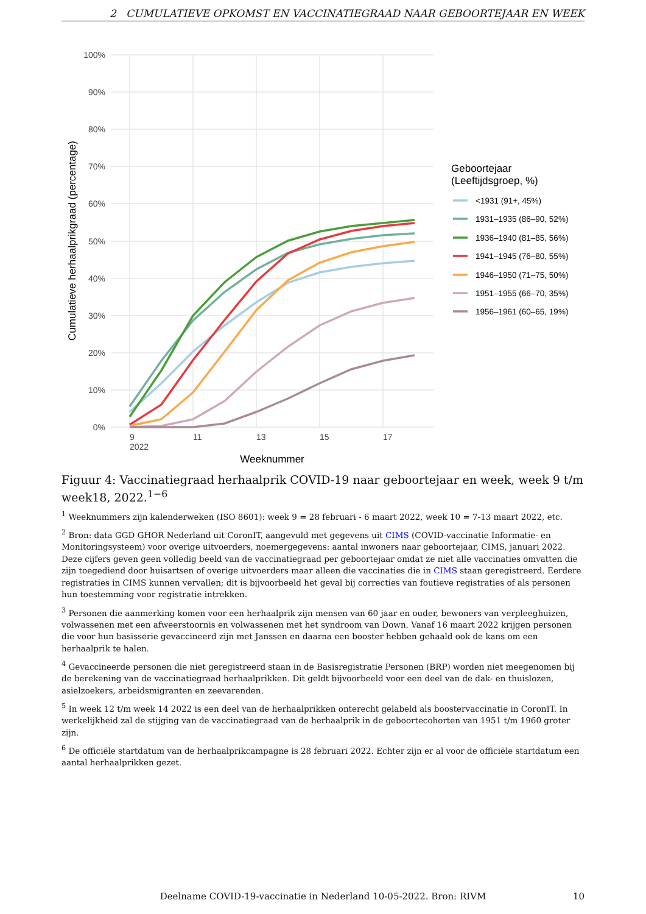2 CUMULATIEVE OPKOMST EN VACCINATIEGRAAD NAAR GEBOORTEJAAR EN WEEK
100%
90%
80%
70%
60%
50%
40%
30%
20%
10%
0%
9
2022
11
13
15
17
Weeknummer
Cumulatieve herhaalprikgraad (percentage)
Geboortejaar
(Leeftijdsgroep, %)
<1931 (91+, 45%)
1931–1935 (86–90, 52%)
1936–1940 (81–85, 56%)
1941–1945 (76–80, 55%)
1946–1950 (71–75, 50%)
1951–1955 (66–70, 35%)
1956–1961 (60–65, 19%)
Figuur 4: Vaccinatiegraad herhaalprik COVID-19 naar geboortejaar en week, week 9 t/m week18, 2022.<sup>1−6</sup>
<sup>1</sup> Weeknummers zijn kalenderweken (ISO 8601): week 9 = 28 februari - 6 maart 2022, week 10 = 7-13 maart 2022, etc.
<sup>2</sup> Bron: data GGD GHOR Nederland uit CoronIT, aangevuld met gegevens uit CIMS (COVID-vaccinatie Informatie- en Monitoringsysteem) voor overige uitvoerders, noemergegevens: aantal inwoners naar geboortejaar, CIMS, januari 2022. Deze cijfers geven geen volledig beeld van de vaccinatiegraad per geboortejaar omdat ze niet alle vaccinaties omvatten die zijn toegediend door huisartsen of overige uitvoerders maar alleen die vaccinaties die in CIMS staan geregistreerd. Eerdere registraties in CIMS kunnen vervallen; dit is bijvoorbeeld het geval bij correcties van foutieve registraties of als personen hun toestemming voor registratie intrekken.
<sup>3</sup> Personen die aanmerking komen voor een herhaalprik zijn mensen van 60 jaar en ouder, bewoners van verpleeghuizen, volwassenen met een afweerstoornis en volwassenen met het syndroom van Down. Vanaf 16 maart 2022 krijgen personen die voor hun basisserie gevaccineerd zijn met Janssen en daarna een booster hebben gehaald ook de kans om een herhaalprik te halen.
<sup>4</sup> Gevaccineerde personen die niet geregistreerd staan in de Basisregistratie Personen (BRP) worden niet meegenomen bij de berekening van de vaccinatiegraad herhaalprikken. Dit geldt bijvoorbeeld voor een deel van de dak- en thuislozen, asielzoekers, arbeidsmigranten en zeevarenden.
<sup>5</sup> In week 12 t/m week 14 2022 is een deel van de herhaalprikken onterecht gelabeld als boostervaccinatie in CoronIT. In werkelijkheid zal de stijging van de vaccinatiegraad van de herhaalprik in de geboortecohorten van 1951 t/m 1960 groter zijn.
<sup>6</sup> De officiële startdatum van de herhaalprikcampagne is 28 februari 2022. Echter zijn er al voor de officiële startdatum een aantal herhaalprikken gezet.
Deelname COVID-19-vaccinatie in Nederland 10-05-2022. Bron: RIVM 10